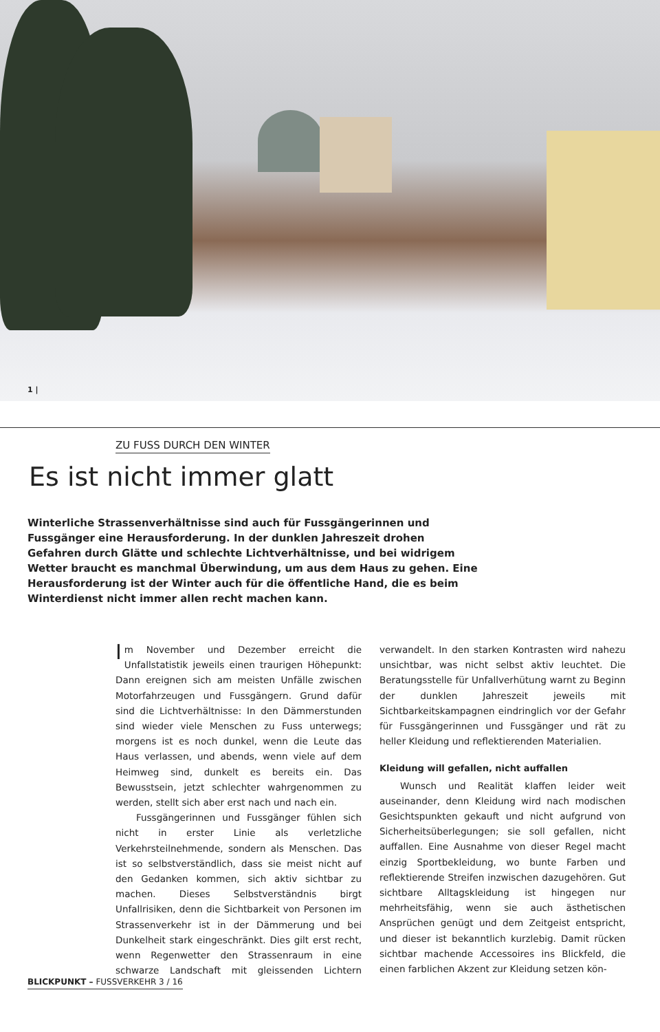1 |
ZU FUSS DURCH DEN WINTER
Es ist nicht immer glatt
Winterliche Strassenverhältnisse sind auch für Fussgängerinnen und Fussgänger eine Herausforderung. In der dunklen Jahreszeit drohen Gefahren durch Glätte und schlechte Lichtverhältnisse, und bei widrigem Wetter braucht es manchmal Überwindung, um aus dem Haus zu gehen. Eine Herausforderung ist der Winter auch für die öffentliche Hand, die es beim Winterdienst nicht immer allen recht machen kann.
Im November und Dezember erreicht die Unfallstatistik jeweils einen traurigen Höhepunkt: Dann ereignen sich am meisten Unfälle zwischen Motorfahrzeugen und Fussgängern. Grund dafür sind die Lichtverhältnisse: In den Dämmerstunden sind wieder viele Menschen zu Fuss unterwegs; morgens ist es noch dunkel, wenn die Leute das Haus verlassen, und abends, wenn viele auf dem Heimweg sind, dunkelt es bereits ein. Das Bewusstsein, jetzt schlechter wahrgenommen zu werden, stellt sich aber erst nach und nach ein.
Fussgängerinnen und Fussgänger fühlen sich nicht in erster Linie als verletzliche Verkehrsteilnehmende, sondern als Menschen. Das ist so selbstverständlich, dass sie meist nicht auf den Gedanken kommen, sich aktiv sichtbar zu machen. Dieses Selbstverständnis birgt Unfallrisiken, denn die Sichtbarkeit von Personen im Strassenverkehr ist in der Dämmerung und bei Dunkelheit stark eingeschränkt. Dies gilt erst recht, wenn Regenwetter den Strassenraum in eine schwarze Landschaft mit gleissenden Lichtern verwandelt. In den starken Kontrasten wird nahezu unsichtbar, was nicht selbst aktiv leuchtet. Die Beratungsstelle für Unfallverhütung warnt zu Beginn der dunklen Jahreszeit jeweils mit Sichtbarkeitskampagnen eindringlich vor der Gefahr für Fussgängerinnen und Fussgänger und rät zu heller Kleidung und reflektierenden Materialien.
Kleidung will gefallen, nicht auffallen
Wunsch und Realität klaffen leider weit auseinander, denn Kleidung wird nach modischen Gesichtspunkten gekauft und nicht aufgrund von Sicherheitsüberlegungen; sie soll gefallen, nicht auffallen. Eine Ausnahme von dieser Regel macht einzig Sportbekleidung, wo bunte Farben und reflektierende Streifen inzwischen dazugehören. Gut sichtbare Alltagskleidung ist hingegen nur mehrheitsfähig, wenn sie auch ästhetischen Ansprüchen genügt und dem Zeitgeist entspricht, und dieser ist bekanntlich kurzlebig. Damit rücken sichtbar machende Accessoires ins Blickfeld, die einen farblichen Akzent zur Kleidung setzen kön-
BLICKPUNKT – FUSSVERKEHR 3 / 16